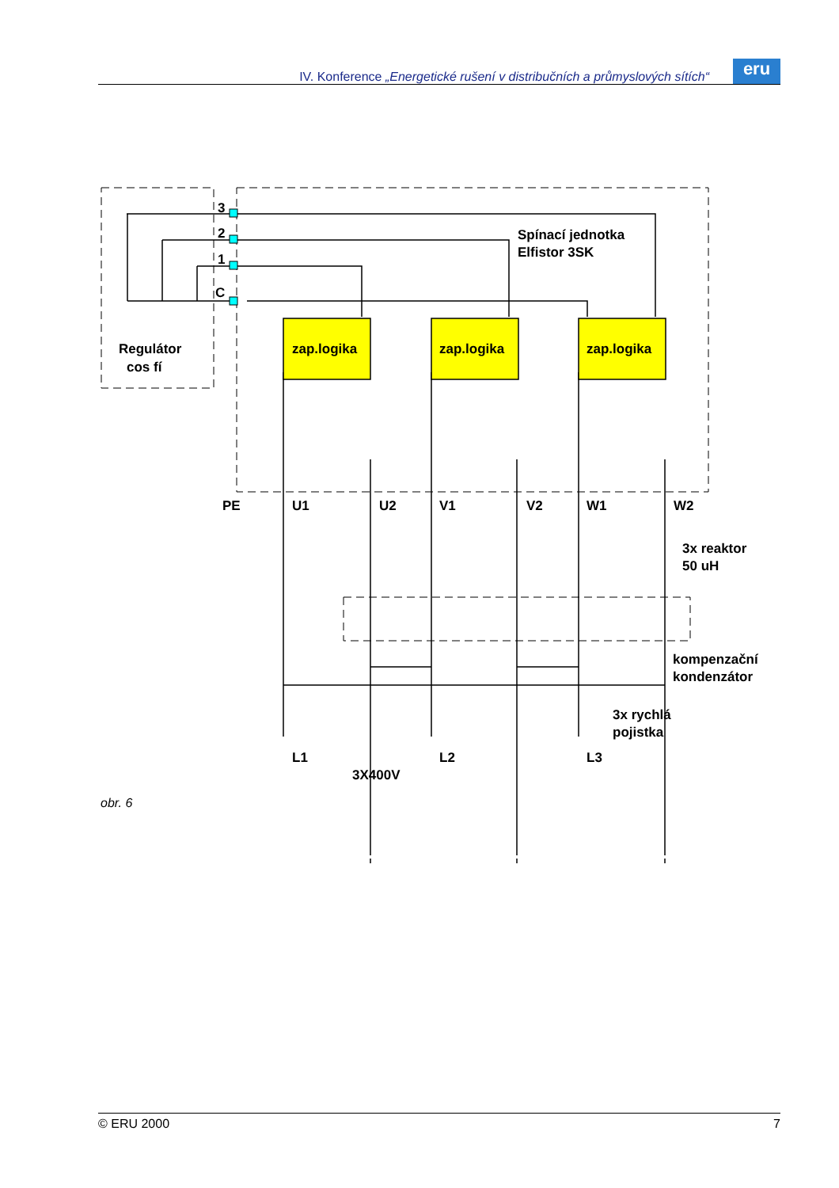IV. Konference „Energetické rušení v distribučních a průmyslových sítích“
eru
3
2
1
C
Regulátor
cos fí
zap.logika
zap.logika
zap.logika
Spínací jednotka
Elfistor 3SK
PE
U1
U2
V1
V2
W1
W2
3x reaktor
50 uH
kompenzační
kondenzátor
3x rychlá
pojistka
L1
L2
L3
3X400V
obr. 6
© ERU 2000 7